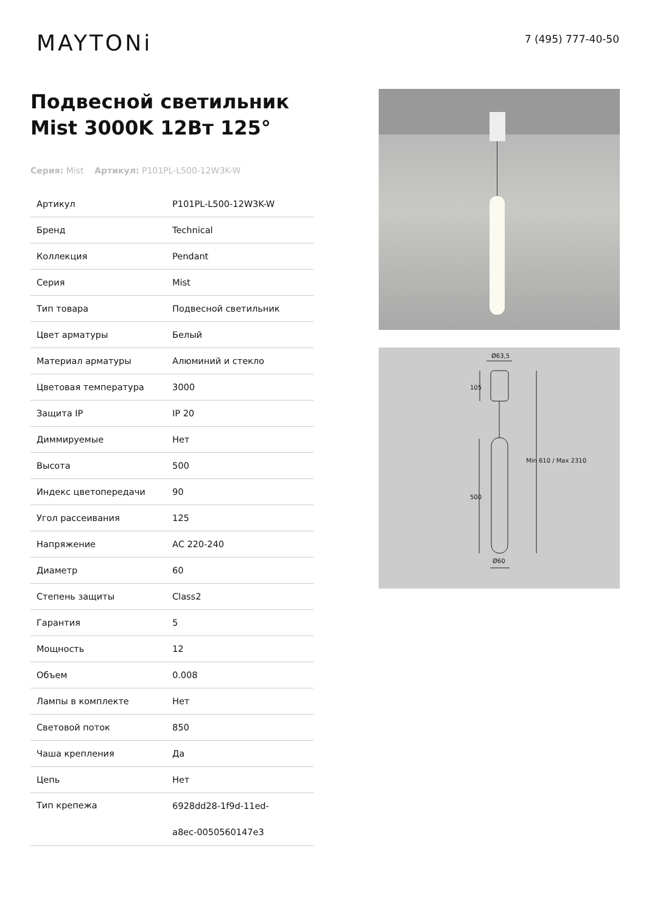MAYTONi
7 (495) 777-40-50
Подвесной светильник Mist 3000K 12Вт 125°
Серия: Mist Артикул: P101PL-L500-12W3K-W
| Артикул | P101PL-L500-12W3K-W |
| Бренд | Technical |
| Коллекция | Pendant |
| Серия | Mist |
| Тип товара | Подвесной светильник |
| Цвет арматуры | Белый |
| Материал арматуры | Алюминий и стекло |
| Цветовая температура | 3000 |
| Защита IP | IP 20 |
| Диммируемые | Нет |
| Высота | 500 |
| Индекс цветопередачи | 90 |
| Угол рассеивания | 125 |
| Напряжение | AC 220-240 |
| Диаметр | 60 |
| Степень защиты | Class2 |
| Гарантия | 5 |
| Мощность | 12 |
| Объем | 0.008 |
| Лампы в комплекте | Нет |
| Световой поток | 850 |
| Чаша крепления | Да |
| Цепь | Нет |
| Тип крепежа | 6928dd28-1f9d-11ed- a8ec-0050560147e3 |
Ø63,5
Ø60
105
500
Min 610 / Max 2310